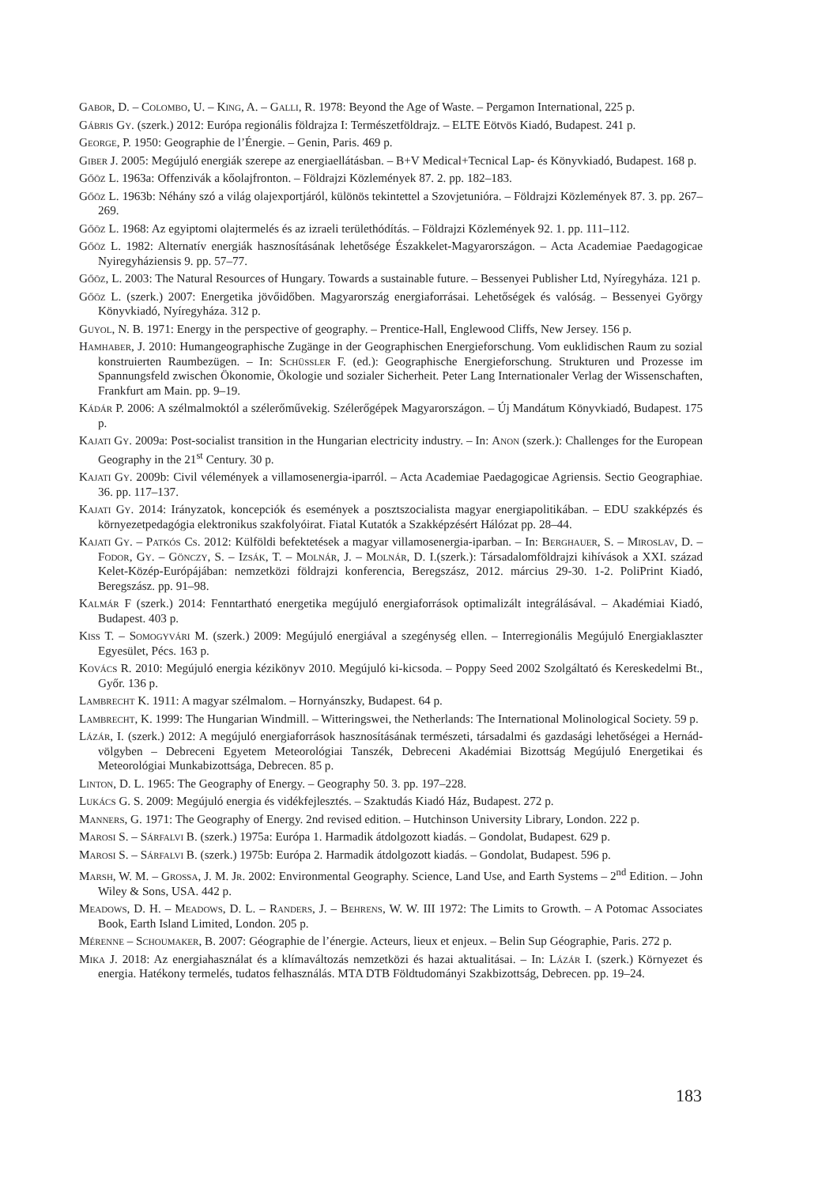Gabor, D. – Colombo, U. – King, A. – Galli, R. 1978: Beyond the Age of Waste. – Pergamon International, 225 p.
Gábris Gy. (szerk.) 2012: Európa regionális földrajza I: Természetföldrajz. – ELTE Eötvös Kiadó, Budapest. 241 p.
George, P. 1950: Geographie de l’Énergie. – Genin, Paris. 469 p.
Giber J. 2005: Megújuló energiák szerepe az energiaellátásban. – B+V Medical+Tecnical Lap- és Könyvkiadó, Budapest. 168 p.
Gőöz L. 1963a: Offenzivák a kőolajfronton. – Földrajzi Közlemények 87. 2. pp. 182–183.
Gőöz L. 1963b: Néhány szó a világ olajexportjáról, különös tekintettel a Szovjetunióra. – Földrajzi Közlemények 87. 3. pp. 267–269.
Gőöz L. 1968: Az egyiptomi olajtermelés és az izraeli területhódítás. – Földrajzi Közlemények 92. 1. pp. 111–112.
Gőöz L. 1982: Alternatív energiák hasznosításának lehetősége Északkelet-Magyarországon. – Acta Academiae Paedagogicae Nyiregyháziensis 9. pp. 57–77.
Gőöz, L. 2003: The Natural Resources of Hungary. Towards a sustainable future. – Bessenyei Publisher Ltd, Nyíregyháza. 121 p.
Gőöz L. (szerk.) 2007: Energetika jövőidőben. Magyarország energiaforrásai. Lehetőségek és valóság. – Bessenyei György Könyvkiadó, Nyíregyháza. 312 p.
Guyol, N. B. 1971: Energy in the perspective of geography. – Prentice-Hall, Englewood Cliffs, New Jersey. 156 p.
Hamhaber, J. 2010: Humangeographische Zugänge in der Geographischen Energieforschung. Vom euklidischen Raum zu sozial konstruierten Raumbezügen. – In: Schüssler F. (ed.): Geographische Energieforschung. Strukturen und Prozesse im Spannungsfeld zwischen Ökonomie, Ökologie und sozialer Sicherheit. Peter Lang Internationaler Verlag der Wissenschaften, Frankfurt am Main. pp. 9–19.
Kádár P. 2006: A szélmalmoktól a szélerőművekig. Szélerőgépek Magyarországon. – Új Mandátum Könyvkiadó, Budapest. 175 p.
Kajati Gy. 2009a: Post-socialist transition in the Hungarian electricity industry. – In: Anon (szerk.): Challenges for the European Geography in the 21<sup>st</sup> Century. 30 p.
Kajati Gy. 2009b: Civil vélemények a villamosenergia-iparról. – Acta Academiae Paedagogicae Agriensis. Sectio Geographiae. 36. pp. 117–137.
Kajati Gy. 2014: Irányzatok, koncepciók és események a posztszocialista magyar energiapolitikában. – EDU szakképzés és környezetpedagógia elektronikus szakfolyóirat. Fiatal Kutatók a Szakképzésért Hálózat pp. 28–44.
Kajati Gy. – Patkós Cs. 2012: Külföldi befektetések a magyar villamosenergia-iparban. – In: Berghauer, S. – Miroslav, D. – Fodor, Gy. – Gönczy, S. – Izsák, T. – Molnár, J. – Molnár, D. I.(szerk.): Társadalomföldrajzi kihívások a XXI. század Kelet-Közép-Európájában: nemzetközi földrajzi konferencia, Beregszász, 2012. március 29-30. 1-2. PoliPrint Kiadó, Beregszász. pp. 91–98.
Kalmár F (szerk.) 2014: Fenntartható energetika megújuló energiaforrások optimalizált integrálásával. – Akadémiai Kiadó, Budapest. 403 p.
Kiss T. – Somogyvári M. (szerk.) 2009: Megújuló energiával a szegénység ellen. – Interregionális Megújuló Energiaklaszter Egyesület, Pécs. 163 p.
Kovács R. 2010: Megújuló energia kézikönyv 2010. Megújuló ki-kicsoda. – Poppy Seed 2002 Szolgáltató és Kereskedelmi Bt., Győr. 136 p.
Lambrecht K. 1911: A magyar szélmalom. – Hornyánszky, Budapest. 64 p.
Lambrecht, K. 1999: The Hungarian Windmill. – Witteringswei, the Netherlands: The International Molinological Society. 59 p.
Lázár, I. (szerk.) 2012: A megújuló energiaforrások hasznosításának természeti, társadalmi és gazdasági lehetőségei a Hernád-völgyben – Debreceni Egyetem Meteorológiai Tanszék, Debreceni Akadémiai Bizottság Megújuló Energetikai és Meteorológiai Munkabizottsága, Debrecen. 85 p.
Linton, D. L. 1965: The Geography of Energy. – Geography 50. 3. pp. 197–228.
Lukács G. S. 2009: Megújuló energia és vidékfejlesztés. – Szaktudás Kiadó Ház, Budapest. 272 p.
Manners, G. 1971: The Geography of Energy. 2nd revised edition. – Hutchinson University Library, London. 222 p.
Marosi S. – Sárfalvi B. (szerk.) 1975a: Európa 1. Harmadik átdolgozott kiadás. – Gondolat, Budapest. 629 p.
Marosi S. – Sárfalvi B. (szerk.) 1975b: Európa 2. Harmadik átdolgozott kiadás. – Gondolat, Budapest. 596 p.
Marsh, W. M. – Grossa, J. M. Jr. 2002: Environmental Geography. Science, Land Use, and Earth Systems – 2<sup>nd</sup> Edition. – John Wiley & Sons, USA. 442 p.
Meadows, D. H. – Meadows, D. L. – Randers, J. – Behrens, W. W. III 1972: The Limits to Growth. – A Potomac Associates Book, Earth Island Limited, London. 205 p.
Mérenne – Schoumaker, B. 2007: Géographie de l’énergie. Acteurs, lieux et enjeux. – Belin Sup Géographie, Paris. 272 p.
Mika J. 2018: Az energiahasználat és a klímaváltozás nemzetközi és hazai aktualitásai. – In: Lázár I. (szerk.) Környezet és energia. Hatékony termelés, tudatos felhasználás. MTA DTB Földtudományi Szakbizottság, Debrecen. pp. 19–24.
183